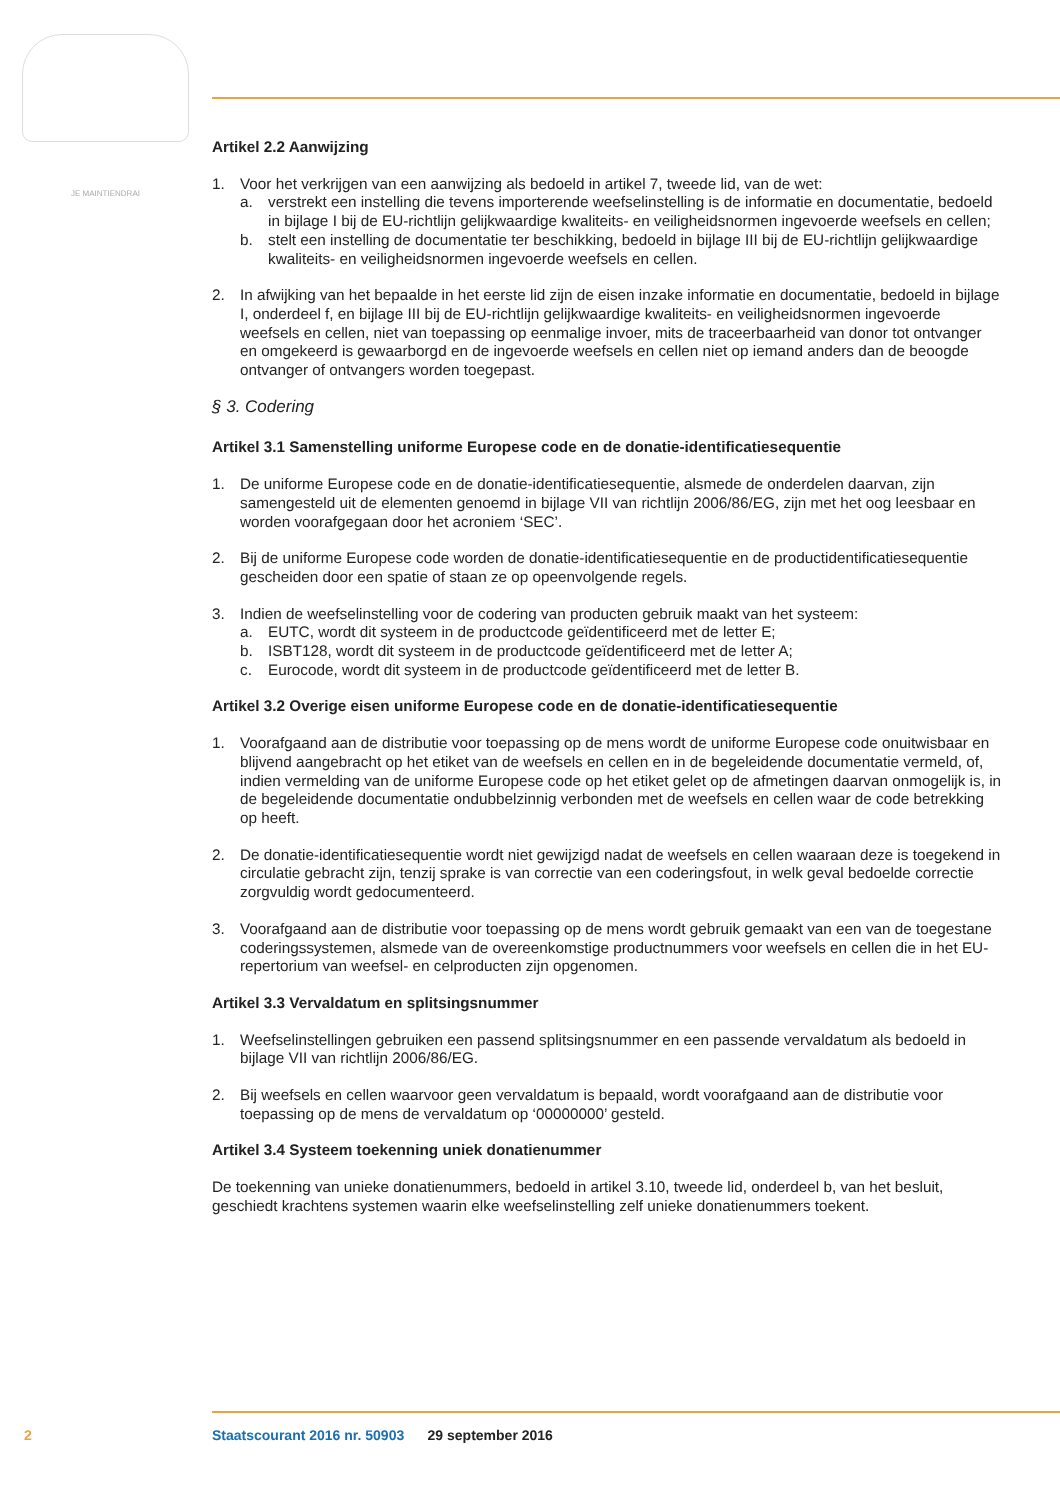JE MAINTIENDRAI
Artikel 2.2 Aanwijzing
1. Voor het verkrijgen van een aanwijzing als bedoeld in artikel 7, tweede lid, van de wet:
a. verstrekt een instelling die tevens importerende weefselinstelling is de informatie en documentatie, bedoeld in bijlage I bij de EU-richtlijn gelijkwaardige kwaliteits- en veiligheidsnormen ingevoerde weefsels en cellen;
b. stelt een instelling de documentatie ter beschikking, bedoeld in bijlage III bij de EU-richtlijn gelijkwaardige kwaliteits- en veiligheidsnormen ingevoerde weefsels en cellen.
2. In afwijking van het bepaalde in het eerste lid zijn de eisen inzake informatie en documentatie, bedoeld in bijlage I, onderdeel f, en bijlage III bij de EU-richtlijn gelijkwaardige kwaliteits- en veiligheidsnormen ingevoerde weefsels en cellen, niet van toepassing op eenmalige invoer, mits de traceerbaarheid van donor tot ontvanger en omgekeerd is gewaarborgd en de ingevoerde weefsels en cellen niet op iemand anders dan de beoogde ontvanger of ontvangers worden toegepast.
§ 3. Codering
Artikel 3.1 Samenstelling uniforme Europese code en de donatie-identificatiesequentie
1. De uniforme Europese code en de donatie-identificatiesequentie, alsmede de onderdelen daarvan, zijn samengesteld uit de elementen genoemd in bijlage VII van richtlijn 2006/86/EG, zijn met het oog leesbaar en worden voorafgegaan door het acroniem ‘SEC’.
2. Bij de uniforme Europese code worden de donatie-identificatiesequentie en de productidentificatiesequentie gescheiden door een spatie of staan ze op opeenvolgende regels.
3. Indien de weefselinstelling voor de codering van producten gebruik maakt van het systeem:
a. EUTC, wordt dit systeem in de productcode geïdentificeerd met de letter E;
b. ISBT128, wordt dit systeem in de productcode geïdentificeerd met de letter A;
c. Eurocode, wordt dit systeem in de productcode geïdentificeerd met de letter B.
Artikel 3.2 Overige eisen uniforme Europese code en de donatie-identificatiesequentie
1. Voorafgaand aan de distributie voor toepassing op de mens wordt de uniforme Europese code onuitwisbaar en blijvend aangebracht op het etiket van de weefsels en cellen en in de begeleidende documentatie vermeld, of, indien vermelding van de uniforme Europese code op het etiket gelet op de afmetingen daarvan onmogelijk is, in de begeleidende documentatie ondubbelzinnig verbonden met de weefsels en cellen waar de code betrekking op heeft.
2. De donatie-identificatiesequentie wordt niet gewijzigd nadat de weefsels en cellen waaraan deze is toegekend in circulatie gebracht zijn, tenzij sprake is van correctie van een coderingsfout, in welk geval bedoelde correctie zorgvuldig wordt gedocumenteerd.
3. Voorafgaand aan de distributie voor toepassing op de mens wordt gebruik gemaakt van een van de toegestane coderingssystemen, alsmede van de overeenkomstige productnummers voor weefsels en cellen die in het EU-repertorium van weefsel- en celproducten zijn opgenomen.
Artikel 3.3 Vervaldatum en splitsingsnummer
1. Weefselinstellingen gebruiken een passend splitsingsnummer en een passende vervaldatum als bedoeld in bijlage VII van richtlijn 2006/86/EG.
2. Bij weefsels en cellen waarvoor geen vervaldatum is bepaald, wordt voorafgaand aan de distributie voor toepassing op de mens de vervaldatum op ‘00000000’ gesteld.
Artikel 3.4 Systeem toekenning uniek donatienummer
De toekenning van unieke donatienummers, bedoeld in artikel 3.10, tweede lid, onderdeel b, van het besluit, geschiedt krachtens systemen waarin elke weefselinstelling zelf unieke donatienummers toekent.
2 Staatscourant 2016 nr. 50903 29 september 2016